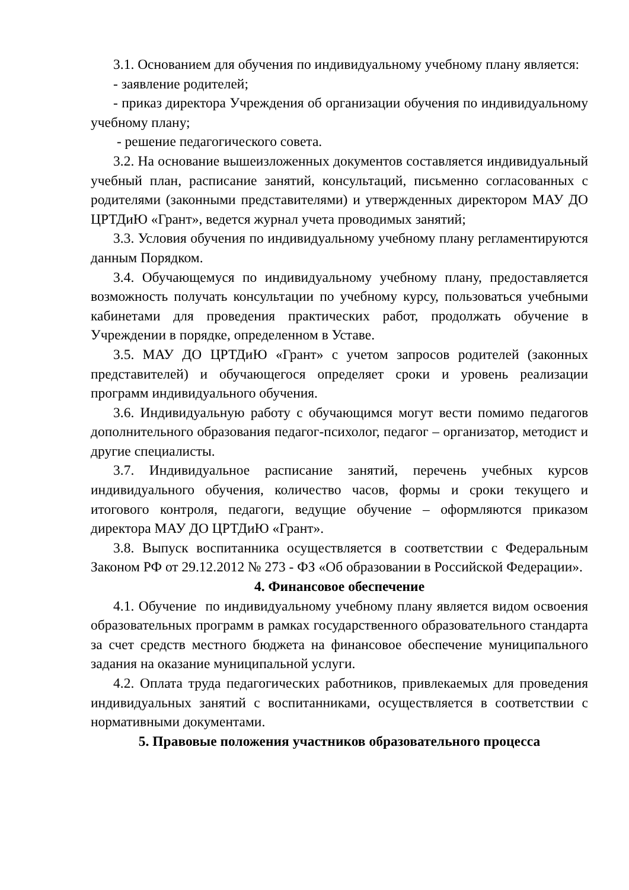3.1. Основанием для обучения по индивидуальному учебному плану является:
- заявление родителей;
- приказ директора Учреждения об организации обучения по индивидуальному учебному плану;
- решение педагогического совета.
3.2. На основание вышеизложенных документов составляется индивидуальный учебный план, расписание занятий, консультаций, письменно согласованных с родителями (законными представителями) и утвержденных директором МАУ ДО ЦРТДиЮ «Грант», ведется журнал учета проводимых занятий;
3.3. Условия обучения по индивидуальному учебному плану регламентируются данным Порядком.
3.4. Обучающемуся по индивидуальному учебному плану, предоставляется возможность получать консультации по учебному курсу, пользоваться учебными кабинетами для проведения практических работ, продолжать обучение в Учреждении в порядке, определенном в Уставе.
3.5. МАУ ДО ЦРТДиЮ «Грант» с учетом запросов родителей (законных представителей) и обучающегося определяет сроки и уровень реализации программ индивидуального обучения.
3.6. Индивидуальную работу с обучающимся могут вести помимо педагогов дополнительного образования педагог-психолог, педагог – организатор, методист и другие специалисты.
3.7. Индивидуальное расписание занятий, перечень учебных курсов индивидуального обучения, количество часов, формы и сроки текущего и итогового контроля, педагоги, ведущие обучение – оформляются приказом директора МАУ ДО ЦРТДиЮ «Грант».
3.8. Выпуск воспитанника осуществляется в соответствии с Федеральным Законом РФ от 29.12.2012 № 273 - ФЗ «Об образовании в Российской Федерации».
4. Финансовое обеспечение
4.1. Обучение по индивидуальному учебному плану является видом освоения образовательных программ в рамках государственного образовательного стандарта за счет средств местного бюджета на финансовое обеспечение муниципального задания на оказание муниципальной услуги.
4.2. Оплата труда педагогических работников, привлекаемых для проведения индивидуальных занятий с воспитанниками, осуществляется в соответствии с нормативными документами.
5. Правовые положения участников образовательного процесса